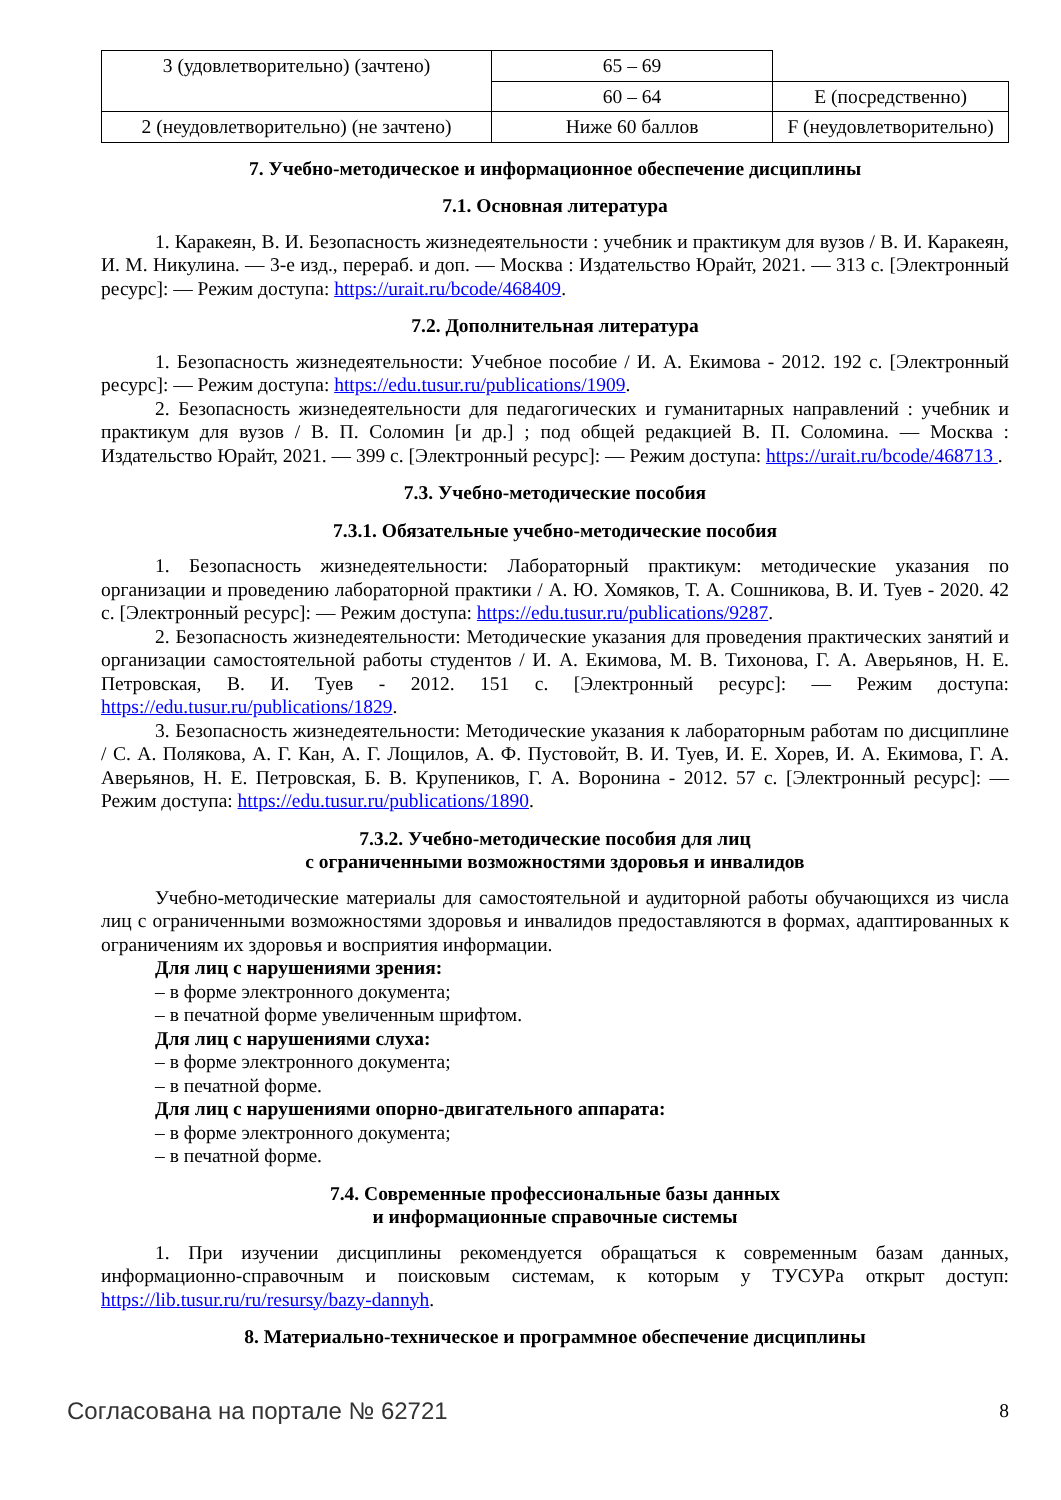| 3 (удовлетворительно) (зачтено) | 65 – 69 | |
| | 60 – 64 | E (посредственно) |
| 2 (неудовлетворительно) (не зачтено) | Ниже 60 баллов | F (неудовлетворительно) |
7. Учебно-методическое и информационное обеспечение дисциплины
7.1. Основная литература
1. Каракеян, В. И. Безопасность жизнедеятельности : учебник и практикум для вузов / В. И. Каракеян, И. М. Никулина. — 3-е изд., перераб. и доп. — Москва : Издательство Юрайт, 2021. — 313 с. [Электронный ресурс]: — Режим доступа: https://urait.ru/bcode/468409.
7.2. Дополнительная литература
1. Безопасность жизнедеятельности: Учебное пособие / И. А. Екимова - 2012. 192 с. [Электронный ресурс]: — Режим доступа: https://edu.tusur.ru/publications/1909.
2. Безопасность жизнедеятельности для педагогических и гуманитарных направлений : учебник и практикум для вузов / В. П. Соломин [и др.] ; под общей редакцией В. П. Соломина. — Москва : Издательство Юрайт, 2021. — 399 с. [Электронный ресурс]: — Режим доступа: https://urait.ru/bcode/468713 .
7.3. Учебно-методические пособия
7.3.1. Обязательные учебно-методические пособия
1. Безопасность жизнедеятельности: Лабораторный практикум: методические указания по организации и проведению лабораторной практики / А. Ю. Хомяков, Т. А. Сошникова, В. И. Туев - 2020. 42 с. [Электронный ресурс]: — Режим доступа: https://edu.tusur.ru/publications/9287.
2. Безопасность жизнедеятельности: Методические указания для проведения практических занятий и организации самостоятельной работы студентов / И. А. Екимова, М. В. Тихонова, Г. А. Аверьянов, Н. Е. Петровская, В. И. Туев - 2012. 151 с. [Электронный ресурс]: — Режим доступа: https://edu.tusur.ru/publications/1829.
3. Безопасность жизнедеятельности: Методические указания к лабораторным работам по дисциплине / С. А. Полякова, А. Г. Кан, А. Г. Лощилов, А. Ф. Пустовойт, В. И. Туев, И. Е. Хорев, И. А. Екимова, Г. А. Аверьянов, Н. Е. Петровская, Б. В. Крупеников, Г. А. Воронина - 2012. 57 с. [Электронный ресурс]: — Режим доступа: https://edu.tusur.ru/publications/1890.
7.3.2. Учебно-методические пособия для лиц
с ограниченными возможностями здоровья и инвалидов
Учебно-методические материалы для самостоятельной и аудиторной работы обучающихся из числа лиц с ограниченными возможностями здоровья и инвалидов предоставляются в формах, адаптированных к ограничениям их здоровья и восприятия информации.
Для лиц с нарушениями зрения:
– в форме электронного документа;
– в печатной форме увеличенным шрифтом.
Для лиц с нарушениями слуха:
– в форме электронного документа;
– в печатной форме.
Для лиц с нарушениями опорно-двигательного аппарата:
– в форме электронного документа;
– в печатной форме.
7.4. Современные профессиональные базы данных
и информационные справочные системы
1. При изучении дисциплины рекомендуется обращаться к современным базам данных, информационно-справочным и поисковым системам, к которым у ТУСУРа открыт доступ: https://lib.tusur.ru/ru/resursy/bazy-dannyh.
8. Материально-техническое и программное обеспечение дисциплины
Согласована на портале № 62721 8